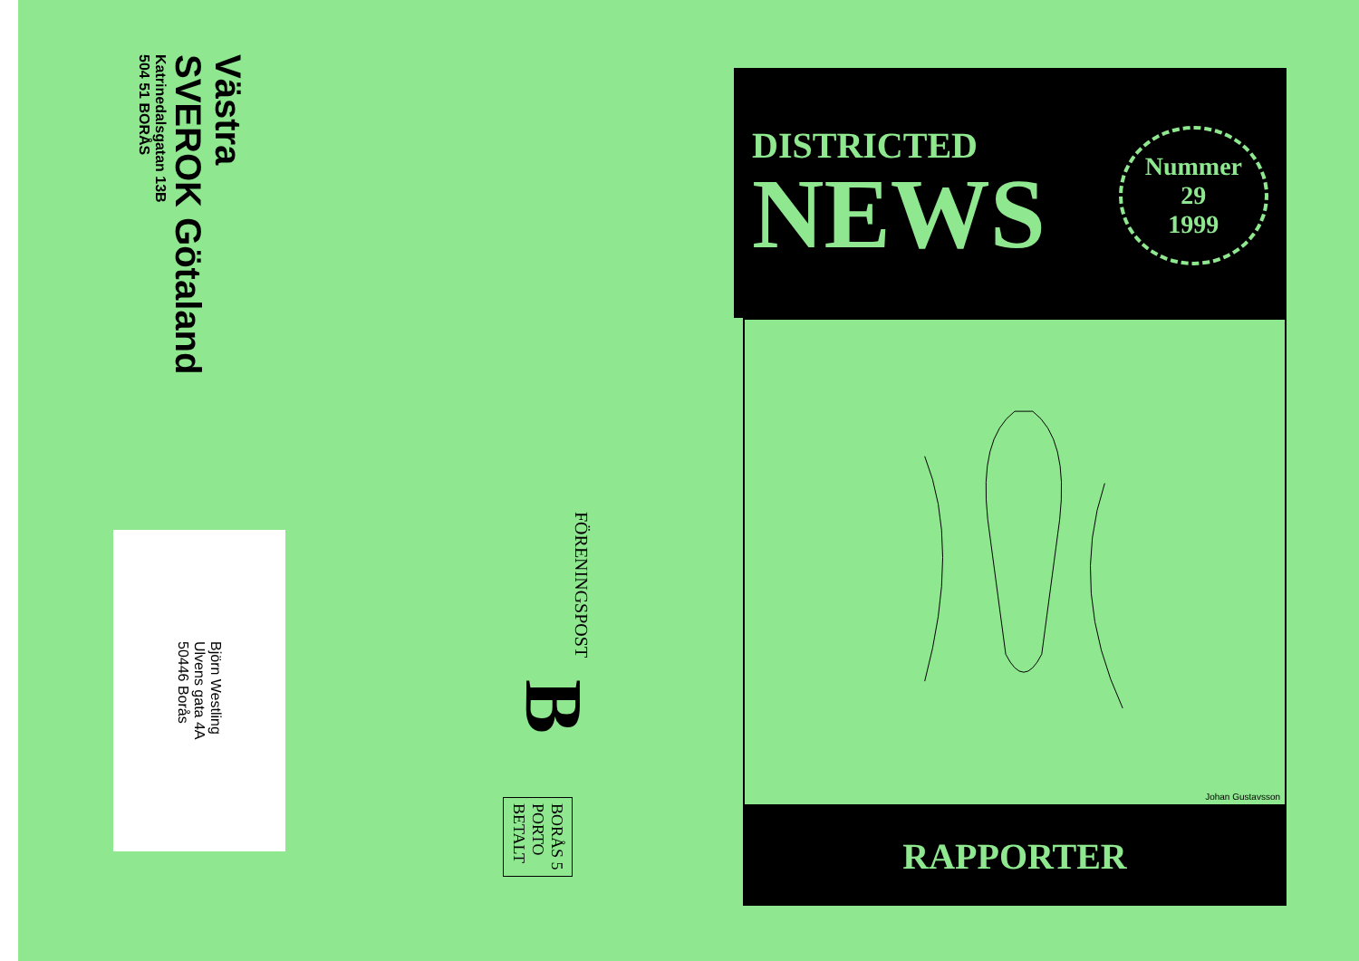Västra
SVEROK Götaland
Katrinedalsgatan 13B
504 51 BORÅS
Björn Westling
Ulvens gata 4A
50446 Borås
FÖRENINGSPOST
B
BORÅS 5
PORTO
BETALT
DISTRICTED
NEWS
Nummer
29
1999
Johan Gustavsson
RAPPORTER